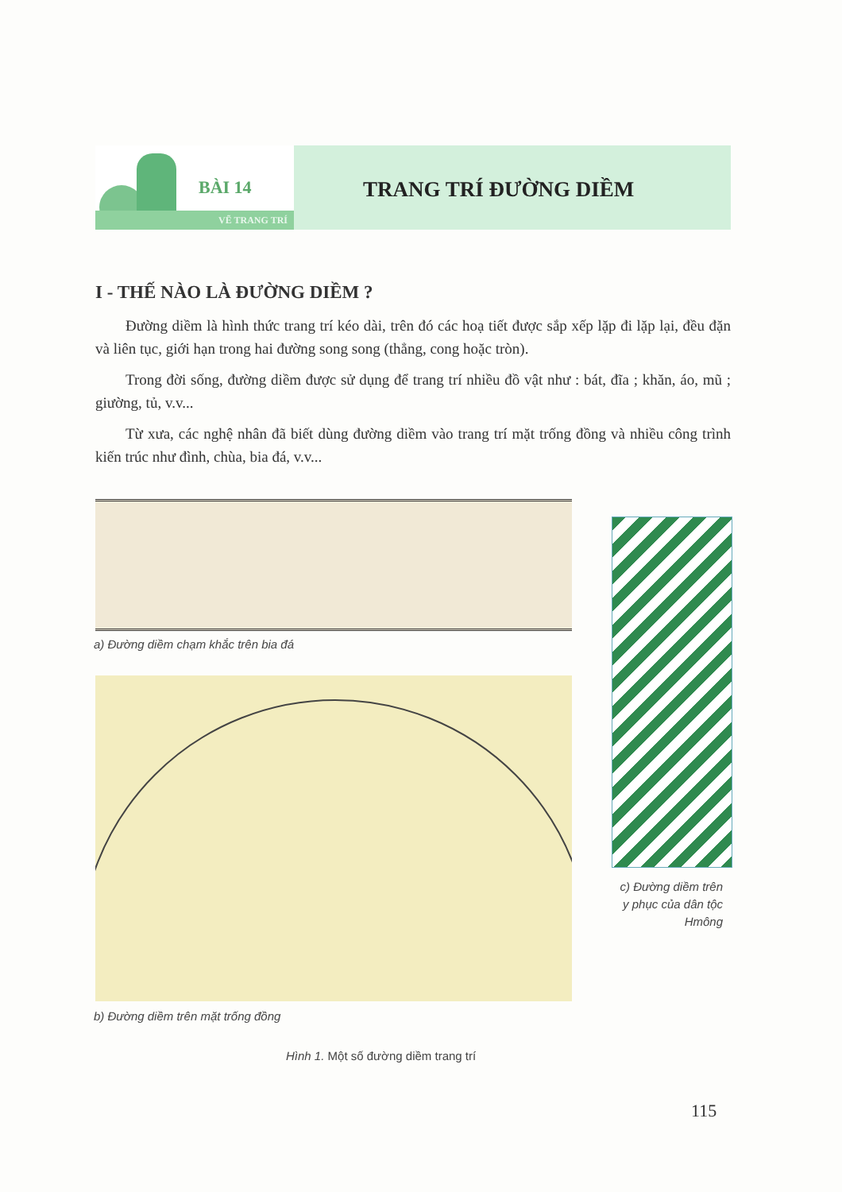BÀI 14
VẼ TRANG TRÍ
TRANG TRÍ ĐƯỜNG DIỀM
I - THẾ NÀO LÀ ĐƯỜNG DIỀM ?
Đường diềm là hình thức trang trí kéo dài, trên đó các hoạ tiết được sắp xếp lặp đi lặp lại, đều đặn và liên tục, giới hạn trong hai đường song song (thẳng, cong hoặc tròn).
Trong đời sống, đường diềm được sử dụng để trang trí nhiều đồ vật như : bát, đĩa ; khăn, áo, mũ ; giường, tủ, v.v...
Từ xưa, các nghệ nhân đã biết dùng đường diềm vào trang trí mặt trống đồng và nhiều công trình kiến trúc như đình, chùa, bia đá, v.v...
a) Đường diềm chạm khắc trên bia đá
b) Đường diềm trên mặt trống đồng
c) Đường diềm trên y phục của dân tộc Hmông
Hình 1. Một số đường diềm trang trí
115